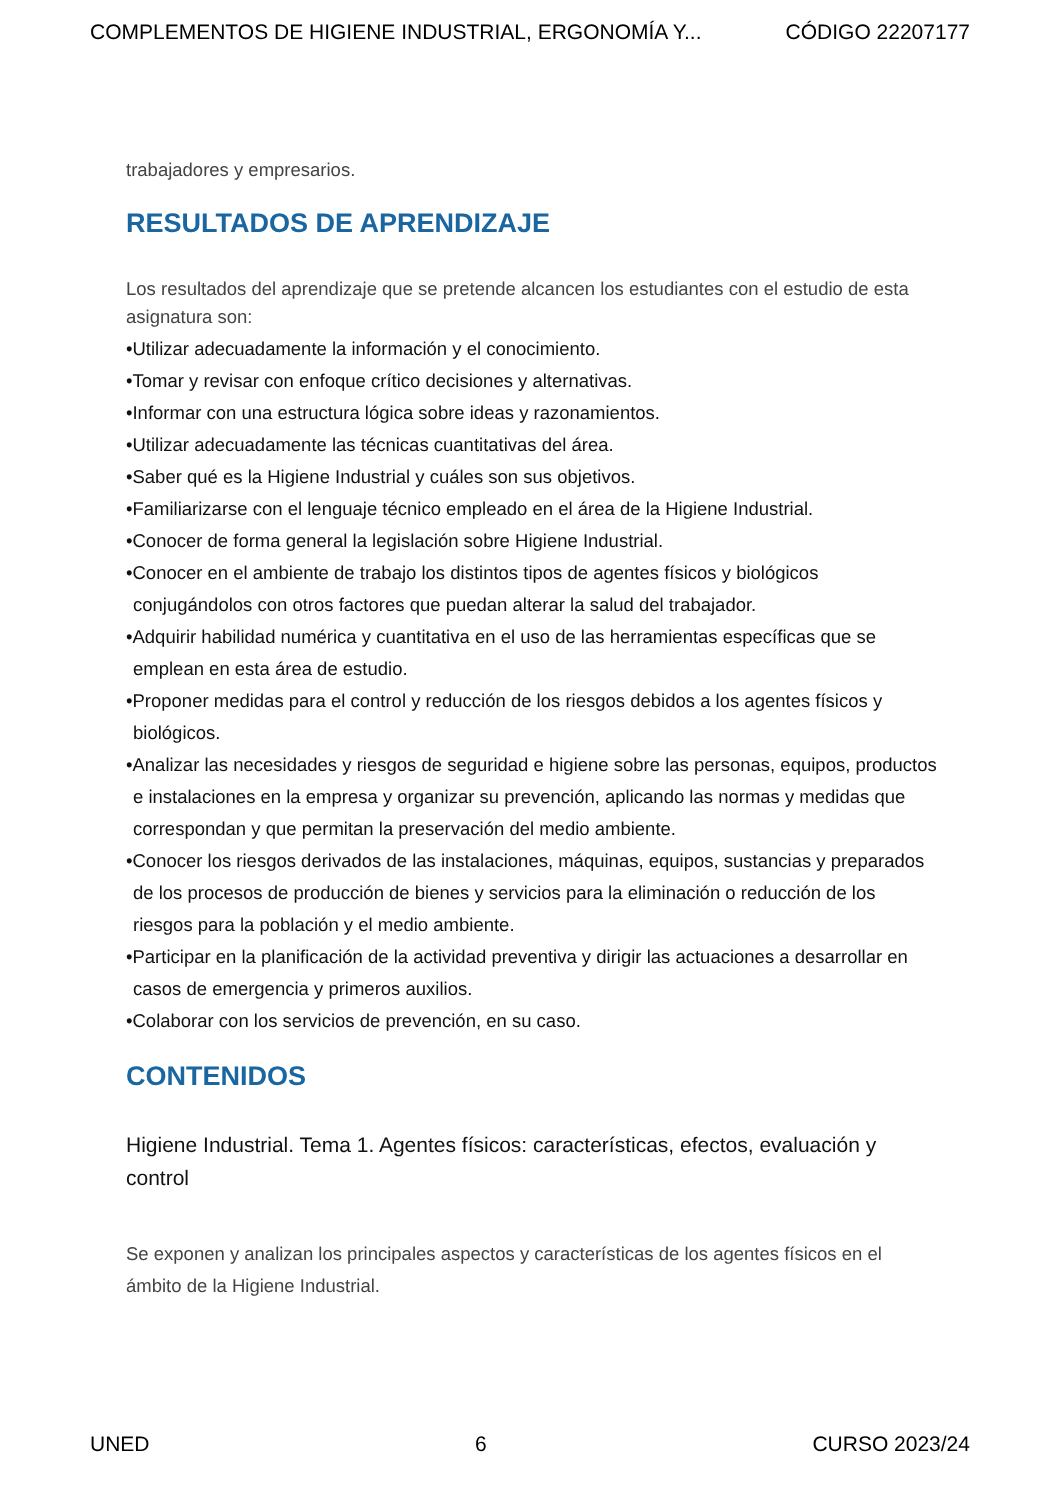COMPLEMENTOS DE HIGIENE INDUSTRIAL, ERGONOMÍA Y... CÓDIGO 22207177
trabajadores y empresarios.
RESULTADOS DE APRENDIZAJE
Los resultados del aprendizaje que se pretende alcancen los estudiantes con el estudio de esta asignatura son:
•Utilizar adecuadamente la información y el conocimiento.
•Tomar y revisar con enfoque crítico decisiones y alternativas.
•Informar con una estructura lógica sobre ideas y razonamientos.
•Utilizar adecuadamente las técnicas cuantitativas del área.
•Saber qué es la Higiene Industrial y cuáles son sus objetivos.
•Familiarizarse con el lenguaje técnico empleado en el área de la Higiene Industrial.
•Conocer de forma general la legislación sobre Higiene Industrial.
•Conocer en el ambiente de trabajo los distintos tipos de agentes físicos y biológicos conjugándolos con otros factores que puedan alterar la salud del trabajador.
•Adquirir habilidad numérica y cuantitativa en el uso de las herramientas específicas que se emplean en esta área de estudio.
•Proponer medidas para el control y reducción de los riesgos debidos a los agentes físicos y biológicos.
•Analizar las necesidades y riesgos de seguridad e higiene sobre las personas, equipos, productos e instalaciones en la empresa y organizar su prevención, aplicando las normas y medidas que correspondan y que permitan la preservación del medio ambiente.
•Conocer los riesgos derivados de las instalaciones, máquinas, equipos, sustancias y preparados de los procesos de producción de bienes y servicios para la eliminación o reducción de los riesgos para la población y el medio ambiente.
•Participar en la planificación de la actividad preventiva y dirigir las actuaciones a desarrollar en casos de emergencia y primeros auxilios.
•Colaborar con los servicios de prevención, en su caso.
CONTENIDOS
Higiene Industrial. Tema 1. Agentes físicos: características, efectos, evaluación y control
Se exponen y analizan los principales aspectos y características de los agentes físicos en el ámbito de la Higiene Industrial.
UNED 6 CURSO 2023/24